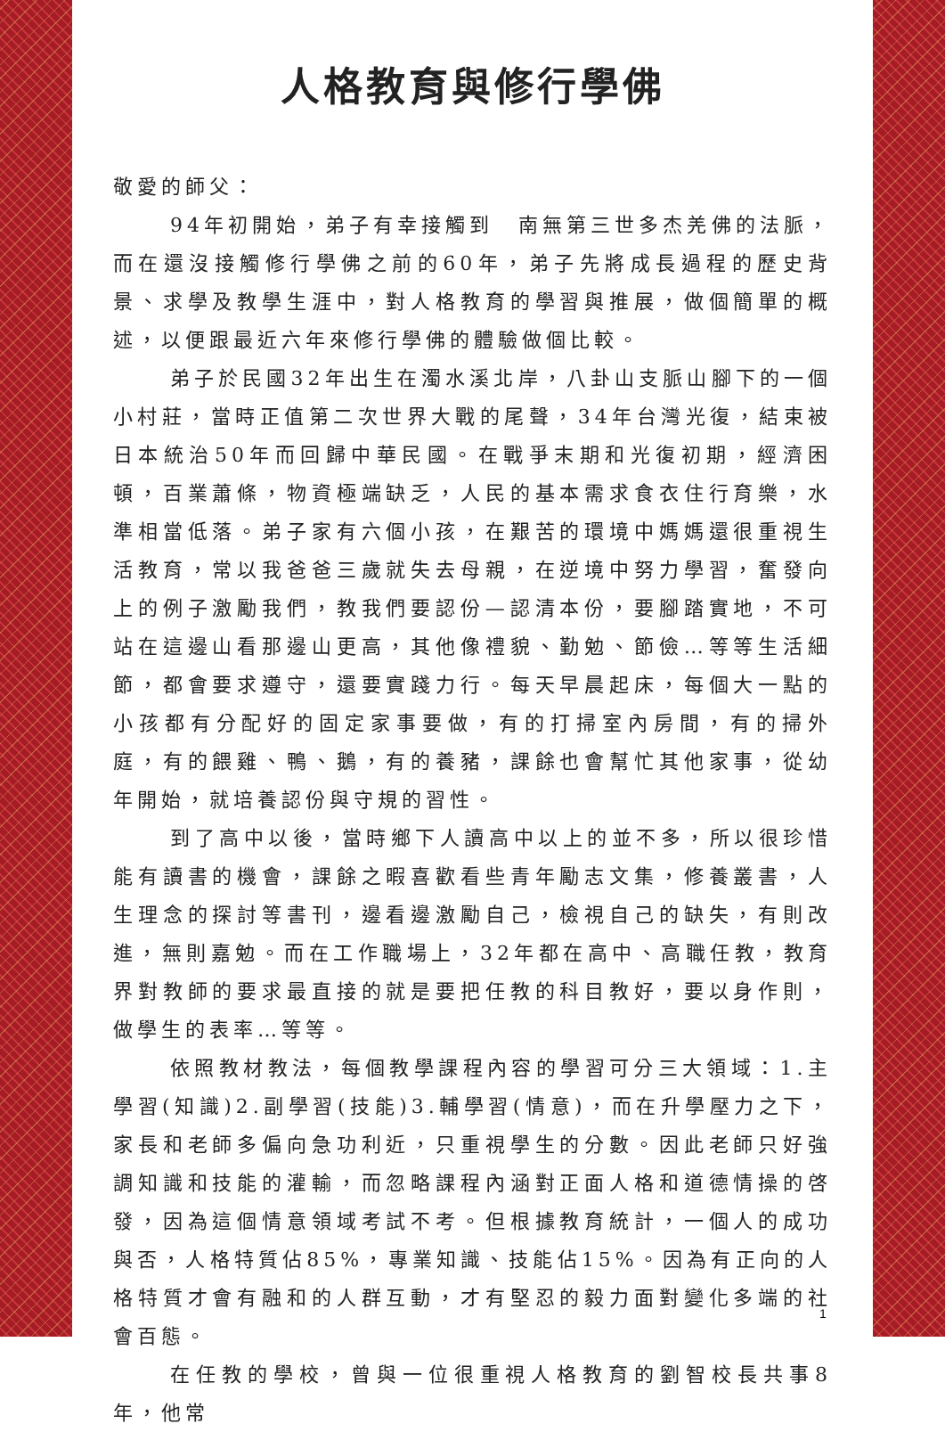人格教育與修行學佛
敬愛的師父：
94年初開始，弟子有幸接觸到　南無第三世多杰羌佛的法脈，而在還沒接觸修行學佛之前的60年，弟子先將成長過程的歷史背景、求學及教學生涯中，對人格教育的學習與推展，做個簡單的概述，以便跟最近六年來修行學佛的體驗做個比較。
弟子於民國32年出生在濁水溪北岸，八卦山支脈山腳下的一個小村莊，當時正值第二次世界大戰的尾聲，34年台灣光復，結束被日本統治50年而回歸中華民國。在戰爭末期和光復初期，經濟困頓，百業蕭條，物資極端缺乏，人民的基本需求食衣住行育樂，水準相當低落。弟子家有六個小孩，在艱苦的環境中媽媽還很重視生活教育，常以我爸爸三歲就失去母親，在逆境中努力學習，奮發向上的例子激勵我們，教我們要認份—認清本份，要腳踏實地，不可站在這邊山看那邊山更高，其他像禮貌、勤勉、節儉…等等生活細節，都會要求遵守，還要實踐力行。每天早晨起床，每個大一點的小孩都有分配好的固定家事要做，有的打掃室內房間，有的掃外庭，有的餵雞、鴨、鵝，有的養豬，課餘也會幫忙其他家事，從幼年開始，就培養認份與守規的習性。
到了高中以後，當時鄉下人讀高中以上的並不多，所以很珍惜能有讀書的機會，課餘之暇喜歡看些青年勵志文集，修養叢書，人生理念的探討等書刊，邊看邊激勵自己，檢視自己的缺失，有則改進，無則嘉勉。而在工作職場上，32年都在高中、高職任教，教育界對教師的要求最直接的就是要把任教的科目教好，要以身作則，做學生的表率…等等。
依照教材教法，每個教學課程內容的學習可分三大領域：1.主學習(知識)2.副學習(技能)3.輔學習(情意)，而在升學壓力之下，家長和老師多偏向急功利近，只重視學生的分數。因此老師只好強調知識和技能的灌輸，而忽略課程內涵對正面人格和道德情操的啓發，因為這個情意領域考試不考。但根據教育統計，一個人的成功與否，人格特質佔85%，專業知識、技能佔15%。因為有正向的人格特質才會有融和的人群互動，才有堅忍的毅力面對變化多端的社會百態。
在任教的學校，曾與一位很重視人格教育的劉智校長共事8年，他常
1